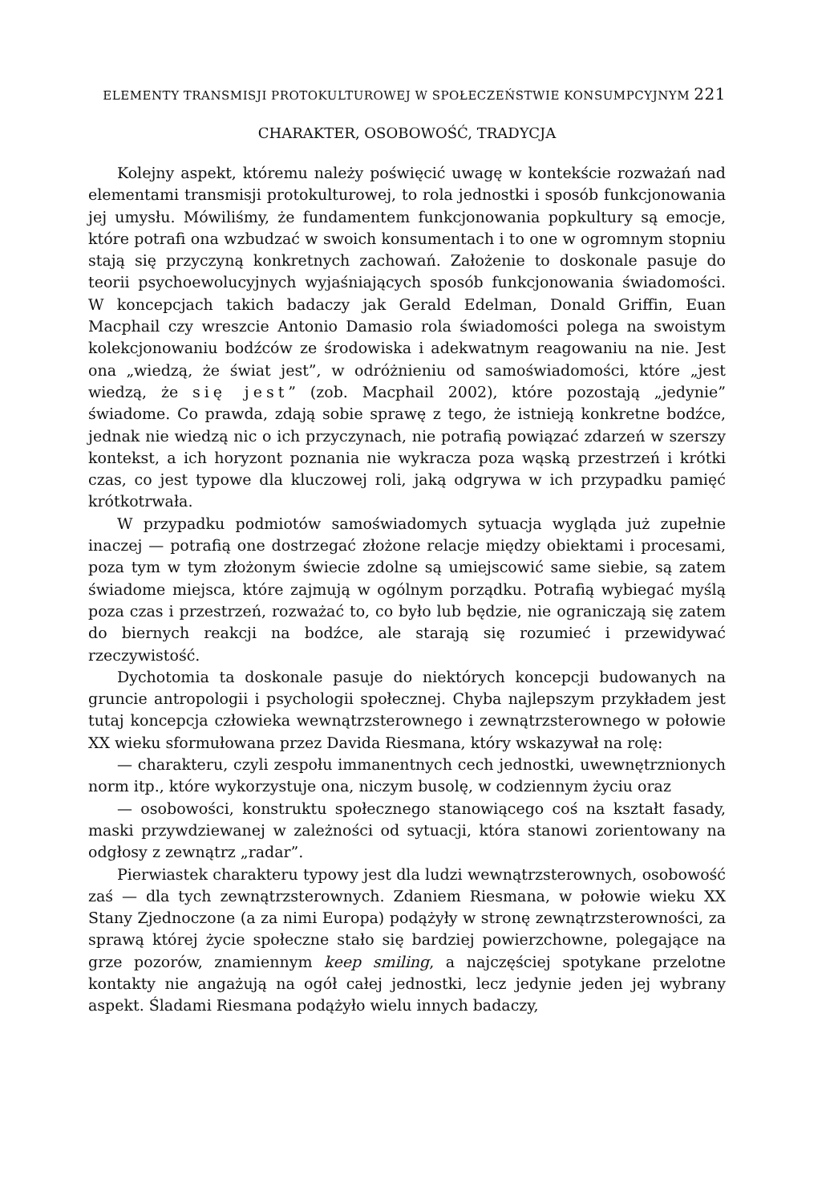ELEMENTY TRANSMISJI PROTOKULTUROWEJ W SPOŁECZEŃSTWIE KONSUMPCYJNYM 221
CHARAKTER, OSOBOWOŚĆ, TRADYCJA
Kolejny aspekt, któremu należy poświęcić uwagę w kontekście rozważań nad elementami transmisji protokulturowej, to rola jednostki i sposób funkcjonowania jej umysłu. Mówiliśmy, że fundamentem funkcjonowania popkultury są emocje, które potrafi ona wzbudzać w swoich konsumentach i to one w ogromnym stopniu stają się przyczyną konkretnych zachowań. Założenie to doskonale pasuje do teorii psychoewolucyjnych wyjaśniających sposób funkcjonowania świadomości. W koncepcjach takich badaczy jak Gerald Edelman, Donald Griffin, Euan Macphail czy wreszcie Antonio Damasio rola świadomości polega na swoistym kolekcjonowaniu bodźców ze środowiska i adekwatnym reagowaniu na nie. Jest ona „wiedzą, że świat jest”, w odróżnieniu od samoświadomości, które „jest wiedzą, że się jest” (zob. Macphail 2002), które pozostają „jedynie” świadome. Co prawda, zdają sobie sprawę z tego, że istnieją konkretne bodźce, jednak nie wiedzą nic o ich przyczynach, nie potrafią powiązać zdarzeń w szerszy kontekst, a ich horyzont poznania nie wykracza poza wąską przestrzeń i krótki czas, co jest typowe dla kluczowej roli, jaką odgrywa w ich przypadku pamięć krótkotrwała.
W przypadku podmiotów samoświadomych sytuacja wygląda już zupełnie inaczej — potrafią one dostrzegać złożone relacje między obiektami i procesami, poza tym w tym złożonym świecie zdolne są umiejscowić same siebie, są zatem świadome miejsca, które zajmują w ogólnym porządku. Potrafią wybiegać myślą poza czas i przestrzeń, rozważać to, co było lub będzie, nie ograniczają się zatem do biernych reakcji na bodźce, ale starają się rozumieć i przewidywać rzeczywistość.
Dychotomia ta doskonale pasuje do niektórych koncepcji budowanych na gruncie antropologii i psychologii społecznej. Chyba najlepszym przykładem jest tutaj koncepcja człowieka wewnątrzsterownego i zewnątrzsterownego w połowie XX wieku sformułowana przez Davida Riesmana, który wskazywał na rolę:
— charakteru, czyli zespołu immanentnych cech jednostki, uwewnętrznionych norm itp., które wykorzystuje ona, niczym busolę, w codziennym życiu oraz
— osobowości, konstruktu społecznego stanowiącego coś na kształt fasady, maski przywdziewanej w zależności od sytuacji, która stanowi zorientowany na odgłosy z zewnątrz „radar”.
Pierwiastek charakteru typowy jest dla ludzi wewnątrzsterownych, osobowość zaś — dla tych zewnątrzsterownych. Zdaniem Riesmana, w połowie wieku XX Stany Zjednoczone (a za nimi Europa) podążyły w stronę zewnątrzsterowności, za sprawą której życie społeczne stało się bardziej powierzchowne, polegające na grze pozorów, znamiennym keep smiling, a najczęściej spotykane przelotne kontakty nie angażują na ogół całej jednostki, lecz jedynie jeden jej wybrany aspekt. Śladami Riesmana podążyło wielu innych badaczy,